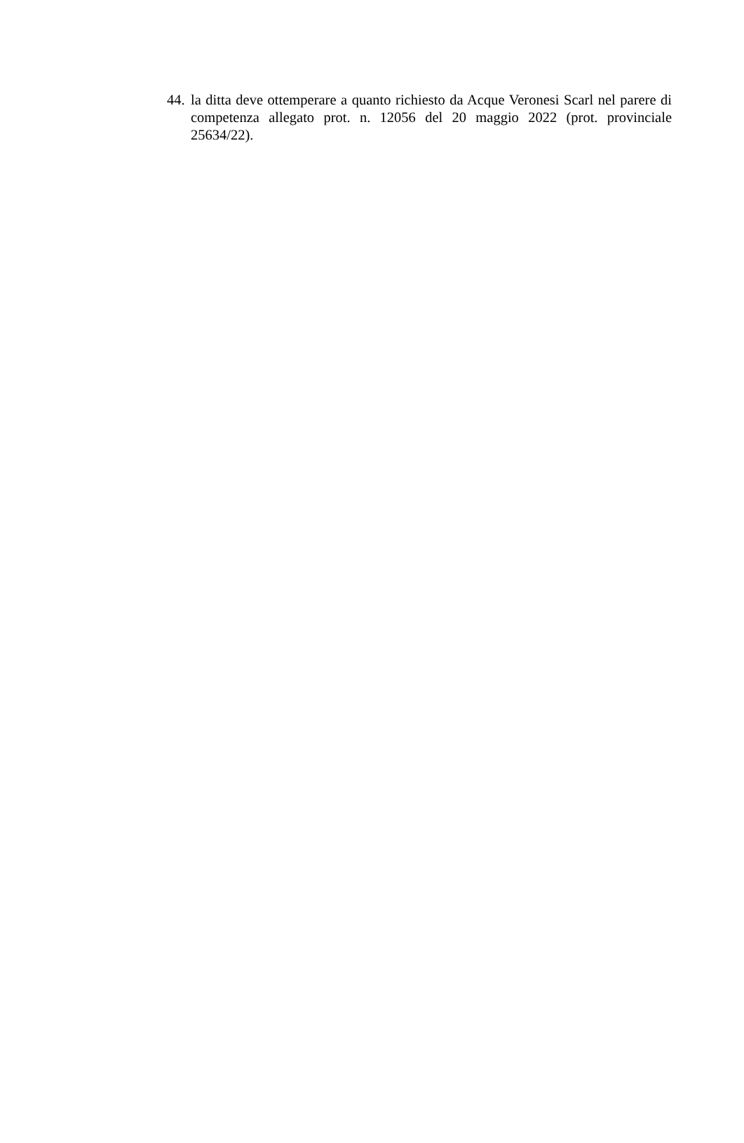44. la ditta deve ottemperare a quanto richiesto da Acque Veronesi Scarl nel parere di competenza allegato prot. n. 12056 del 20 maggio 2022 (prot. provinciale 25634/22).